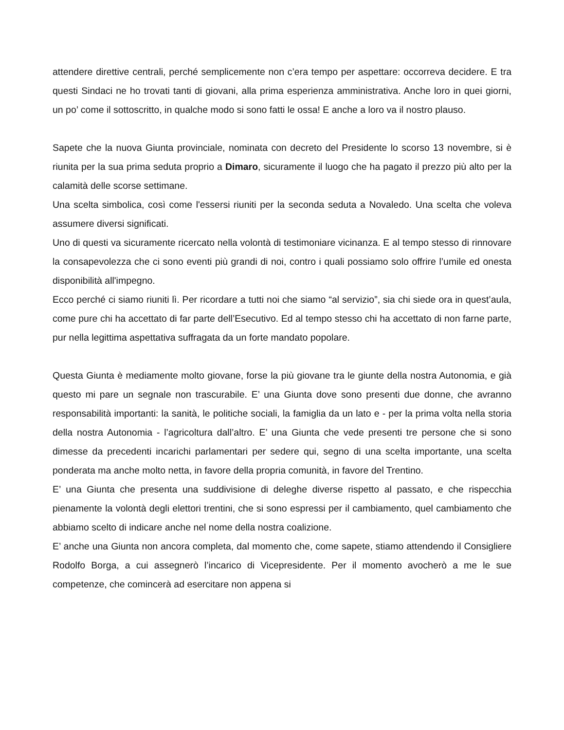attendere direttive centrali, perché semplicemente non c’era tempo per aspettare: occorreva decidere. E tra questi Sindaci ne ho trovati tanti di giovani, alla prima esperienza amministrativa. Anche loro in quei giorni, un po’ come il sottoscritto, in qualche modo si sono fatti le ossa! E anche a loro va il nostro plauso.
Sapete che la nuova Giunta provinciale, nominata con decreto del Presidente lo scorso 13 novembre, si è riunita per la sua prima seduta proprio a Dimaro, sicuramente il luogo che ha pagato il prezzo più alto per la calamità delle scorse settimane.
Una scelta simbolica, così come l'essersi riuniti per la seconda seduta a Novaledo. Una scelta che voleva assumere diversi significati.
Uno di questi va sicuramente ricercato nella volontà di testimoniare vicinanza. E al tempo stesso di rinnovare la consapevolezza che ci sono eventi più grandi di noi, contro i quali possiamo solo offrire l’umile ed onesta disponibilità all'impegno.
Ecco perché ci siamo riuniti lì. Per ricordare a tutti noi che siamo “al servizio”, sia chi siede ora in quest’aula, come pure chi ha accettato di far parte dell’Esecutivo. Ed al tempo stesso chi ha accettato di non farne parte, pur nella legittima aspettativa suffragata da un forte mandato popolare.
Questa Giunta è mediamente molto giovane, forse la più giovane tra le giunte della nostra Autonomia, e già questo mi pare un segnale non trascurabile. E’ una Giunta dove sono presenti due donne, che avranno responsabilità importanti: la sanità, le politiche sociali, la famiglia da un lato e - per la prima volta nella storia della nostra Autonomia - l’agricoltura dall’altro. E’ una Giunta che vede presenti tre persone che si sono dimesse da precedenti incarichi parlamentari per sedere qui, segno di una scelta importante, una scelta ponderata ma anche molto netta, in favore della propria comunità, in favore del Trentino.
E’ una Giunta che presenta una suddivisione di deleghe diverse rispetto al passato, e che rispecchia pienamente la volontà degli elettori trentini, che si sono espressi per il cambiamento, quel cambiamento che abbiamo scelto di indicare anche nel nome della nostra coalizione.
E’ anche una Giunta non ancora completa, dal momento che, come sapete, stiamo attendendo il Consigliere Rodolfo Borga, a cui assegnerò l’incarico di Vicepresidente. Per il momento avocherò a me le sue competenze, che comincerà ad esercitare non appena si